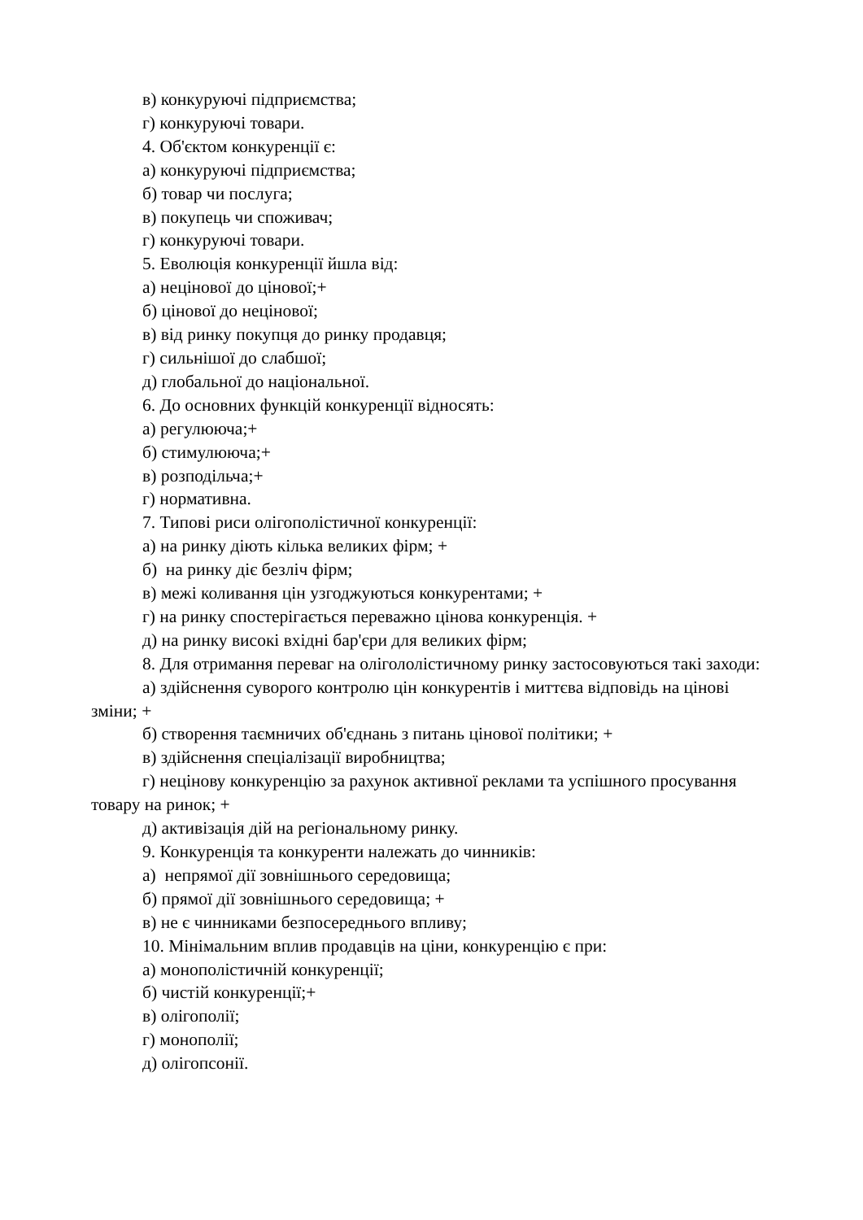в) конкуруючі підприємства;
г) конкуруючі товари.
4. Об'єктом конкуренції є:
а) конкуруючі підприємства;
б) товар чи послуга;
в) покупець чи споживач;
г) конкуруючі товари.
5. Еволюція конкуренції йшла від:
а) нецінової до цінової;+
б) цінової до нецінової;
в) від ринку покупця до ринку продавця;
г) сильнішої до слабшої;
д) глобальної до національної.
6. До основних функцій конкуренції відносять:
а) регулююча;+
б) стимулююча;+
в) розподільча;+
г) нормативна.
7. Типові риси олігополістичної конкуренції:
а) на ринку діють кілька великих фірм; +
б) на ринку діє безліч фірм;
в) межі коливання цін узгоджуються конкурентами; +
г) на ринку спостерігається переважно цінова конкуренція. +
д) на ринку високі вхідні бар'єри для великих фірм;
8. Для отримання переваг на олігололістичному ринку застосовуються такі заходи:
а) здійснення суворого контролю цін конкурентів і миттєва відповідь на цінові зміни; +
б) створення таємничих об'єднань з питань цінової політики; +
в) здійснення спеціалізації виробництва;
г) нецінову конкуренцію за рахунок активної реклами та успішного просування товару на ринок; +
д) активізація дій на регіональному ринку.
9. Конкуренція та конкуренти належать до чинників:
а) непрямої дії зовнішнього середовища;
б) прямої дії зовнішнього середовища; +
в) не є чинниками безпосереднього впливу;
10. Мінімальним вплив продавців на ціни, конкуренцію є при:
а) монополістичній конкуренції;
б) чистій конкуренції;+
в) олігополії;
г) монополії;
д) олігопсонії.